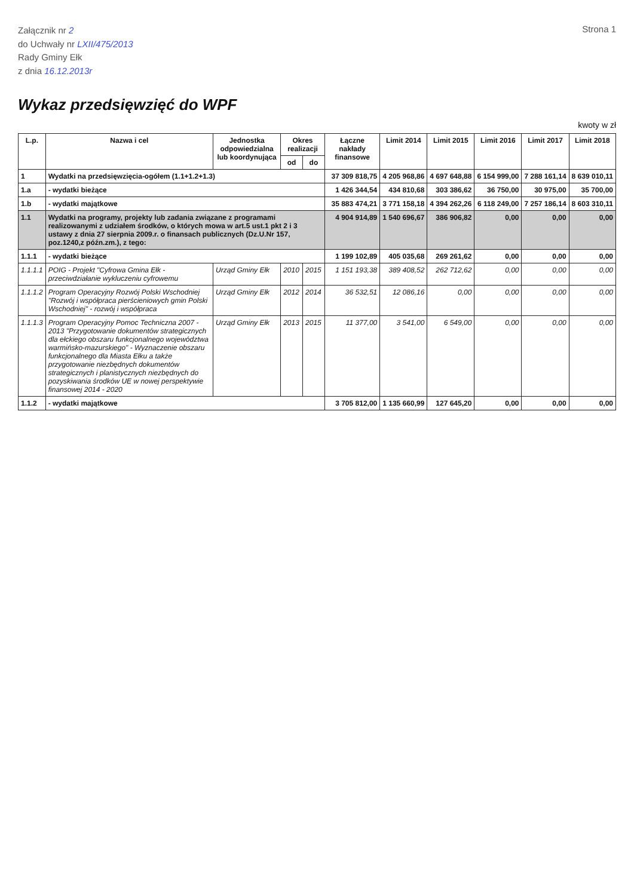Załącznik nr 2
do Uchwały nr LXII/475/2013
Rady Gminy Ełk
z dnia 16.12.2013r
Strona 1
Wykaz przedsięwzięć do WPF
kwoty w zł
| L.p. | Nazwa i cel | Jednostka odpowiedzialna lub koordynująca | Okres realizacji | | Łączne nakłady finansowe | Limit 2014 | Limit 2015 | Limit 2016 | Limit 2017 | Limit 2018 |
| --- | --- | --- | --- | --- | --- | --- | --- | --- | --- | --- |
| | | | od | do | | | | | | |
| 1 | Wydatki na przedsięwzięcia-ogółem (1.1+1.2+1.3) | | | | 37 309 818,75 | 4 205 968,86 | 4 697 648,88 | 6 154 999,00 | 7 288 161,14 | 8 639 010,11 |
| 1.a | - wydatki bieżące | | | | 1 426 344,54 | 434 810,68 | 303 386,62 | 36 750,00 | 30 975,00 | 35 700,00 |
| 1.b | - wydatki majątkowe | | | | 35 883 474,21 | 3 771 158,18 | 4 394 262,26 | 6 118 249,00 | 7 257 186,14 | 8 603 310,11 |
| 1.1 | Wydatki na programy, projekty lub zadania związane z programami realizowanymi z udziałem środków, o których mowa w art.5 ust.1 pkt 2 i 3 ustawy z dnia 27 sierpnia 2009.r. o finansach publicznych (Dz.U.Nr 157, poz.1240,z późn.zm.), z tego: | | | | 4 904 914,89 | 1 540 696,67 | 386 906,82 | 0,00 | 0,00 | 0,00 |
| 1.1.1 | - wydatki bieżące | | | | 1 199 102,89 | 405 035,68 | 269 261,62 | 0,00 | 0,00 | 0,00 |
| 1.1.1.1 | POIG - Projekt "Cyfrowa Gmina Ełk - przeciwdziałanie wykluczeniu cyfrowemu | Urząd Gminy Ełk | 2010 | 2015 | 1 151 193,38 | 389 408,52 | 262 712,62 | 0,00 | 0,00 | 0,00 |
| 1.1.1.2 | Program Operacyjny Rozwój Polski Wschodniej "Rozwój i współpraca pierścieniowych gmin Polski Wschodniej" - rozwój i współpraca | Urząd Gminy Ełk | 2012 | 2014 | 36 532,51 | 12 086,16 | 0,00 | 0,00 | 0,00 | 0,00 |
| 1.1.1.3 | Program Operacyjny Pomoc Techniczna 2007 - 2013 "Przygotowanie dokumentów strategicznych dla ełckiego obszaru funkcjonalnego województwa warmińsko-mazurskiego" - Wyznaczenie obszaru funkcjonalnego dla Miasta Ełku a także przygotowanie niezbędnych dokumentów strategicznych i planistycznych niezbędnych do pozyskiwania środków UE w nowej perspektywie finansowej 2014 - 2020 | Urząd Gminy Ełk | 2013 | 2015 | 11 377,00 | 3 541,00 | 6 549,00 | 0,00 | 0,00 | 0,00 |
| 1.1.2 | - wydatki majątkowe | | | | 3 705 812,00 | 1 135 660,99 | 127 645,20 | 0,00 | 0,00 | 0,00 |